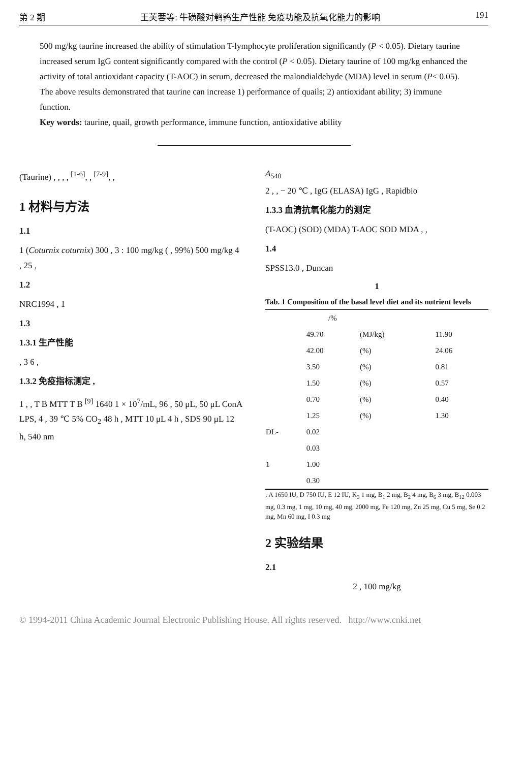第 2 期 王芙蓉等: 牛磺酸对鹌鹑生产性能 免疫功能及抗氧化能力的影响 191
500 mg/kg taurine increased the ability of stimulation T-lymphocyte proliferation significantly (P < 0.05). Dietary taurine increased serum IgG content significantly compared with the control (P < 0.05). Dietary taurine of 100 mg/kg enhanced the activity of total antioxidant capacity (T-AOC) in serum, decreased the malondialdehyde (MDA) level in serum (P< 0.05). The above results demonstrated that taurine can increase 1) performance of quails; 2) antioxidant ability; 3) immune function.
Key words: taurine, quail, growth performance, immune function, antioxidative ability
(Taurine) , , , , <sup>[1-6]</sup>, , <sup>[7-9]</sup>, ,
1 材料与方法
1.1
1 (Coturnix coturnix) 300 , 3 : 100 mg/kg ( , 99%) 500 mg/kg 4 , 25 ,
1.2
NRC1994 , 1
1.3
1.3.1 生产性能
, 3 6 ,
1.3.2 免疫指标测定 ,
1 , , T B MTT T B <sup>[9]</sup> 1640 1 × 10<sup>7</sup>/mL, 96 , 50 μL, 50 μL ConA LPS, 4 , 39 ℃ 5% CO<sub>2</sub> 48 h , MTT 10 μL 4 h , SDS 90 μL 12 h, 540 nm
A<sub>540</sub>
2 , , − 20 ℃ , IgG (ELASA) IgG , Rapidbio
1.3.3 血清抗氧化能力的测定
(T-AOC) (SOD) (MDA) T-AOC SOD MDA , ,
1.4
SPSS13.0 , Duncan
1
Tab. 1 Composition of the basal level diet and its nutrient levels
| | /% | | |
| --- | --- | --- | --- |
| | 49.70 | (MJ/kg) | 11.90 |
| | 42.00 | (%) | 24.06 |
| | 3.50 | (%) | 0.81 |
| | 1.50 | (%) | 0.57 |
| | 0.70 | (%) | 0.40 |
| | 1.25 | (%) | 1.30 |
| DL- | 0.02 | | |
| | 0.03 | | |
| 1 | 1.00 | | |
| | 0.30 | | |
: A 1650 IU, D 750 IU, E 12 IU, K<sub>3</sub> 1 mg, B<sub>1</sub> 2 mg, B<sub>2</sub> 4 mg, B<sub>6</sub> 3 mg, B<sub>12</sub> 0.003 mg, 0.3 mg, 1 mg, 10 mg, 40 mg, 2000 mg, Fe 120 mg, Zn 25 mg, Cu 5 mg, Se 0.2 mg, Mn 60 mg, I 0.3 mg
2 实验结果
2.1
2 , 100 mg/kg
© 1994-2011 China Academic Journal Electronic Publishing House. All rights reserved. http://www.cnki.net